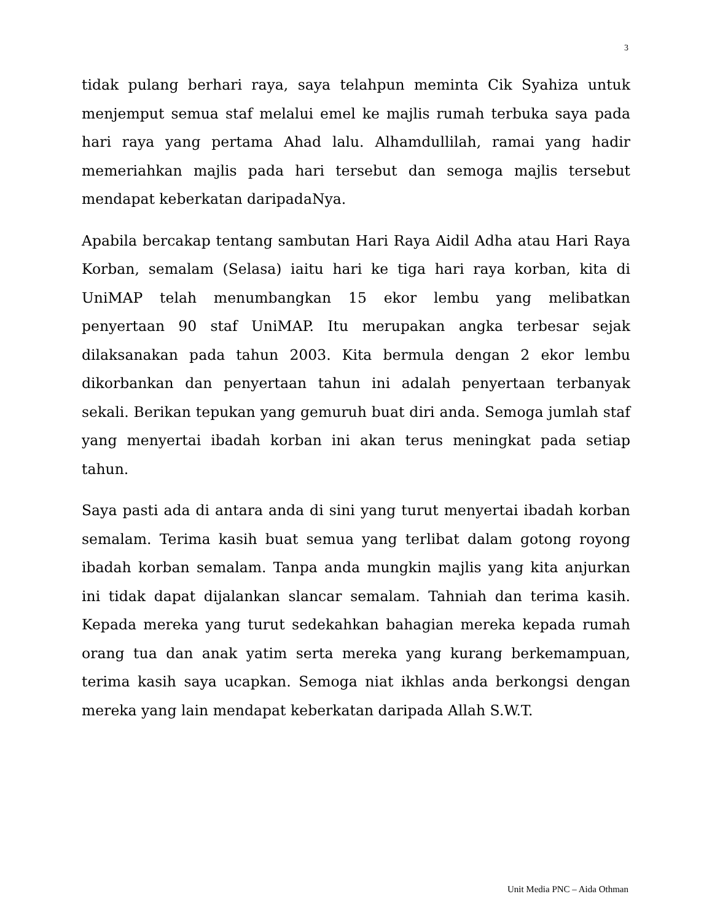3
tidak pulang berhari raya, saya telahpun meminta Cik Syahiza untuk menjemput semua staf melalui emel ke majlis rumah terbuka saya pada hari raya yang pertama Ahad lalu. Alhamdullilah, ramai yang hadir memeriahkan majlis pada hari tersebut dan semoga majlis tersebut mendapat keberkatan daripadaNya.
Apabila bercakap tentang sambutan Hari Raya Aidil Adha atau Hari Raya Korban, semalam (Selasa) iaitu hari ke tiga hari raya korban, kita di UniMAP telah menumbangkan 15 ekor lembu yang melibatkan penyertaan 90 staf UniMAP. Itu merupakan angka terbesar sejak dilaksanakan pada tahun 2003. Kita bermula dengan 2 ekor lembu dikorbankan dan penyertaan tahun ini adalah penyertaan terbanyak sekali. Berikan tepukan yang gemuruh buat diri anda. Semoga jumlah staf yang menyertai ibadah korban ini akan terus meningkat pada setiap tahun.
Saya pasti ada di antara anda di sini yang turut menyertai ibadah korban semalam. Terima kasih buat semua yang terlibat dalam gotong royong ibadah korban semalam. Tanpa anda mungkin majlis yang kita anjurkan ini tidak dapat dijalankan slancar semalam. Tahniah dan terima kasih. Kepada mereka yang turut sedekahkan bahagian mereka kepada rumah orang tua dan anak yatim serta mereka yang kurang berkemampuan, terima kasih saya ucapkan. Semoga niat ikhlas anda berkongsi dengan mereka yang lain mendapat keberkatan daripada Allah S.W.T.
Unit Media PNC – Aida Othman